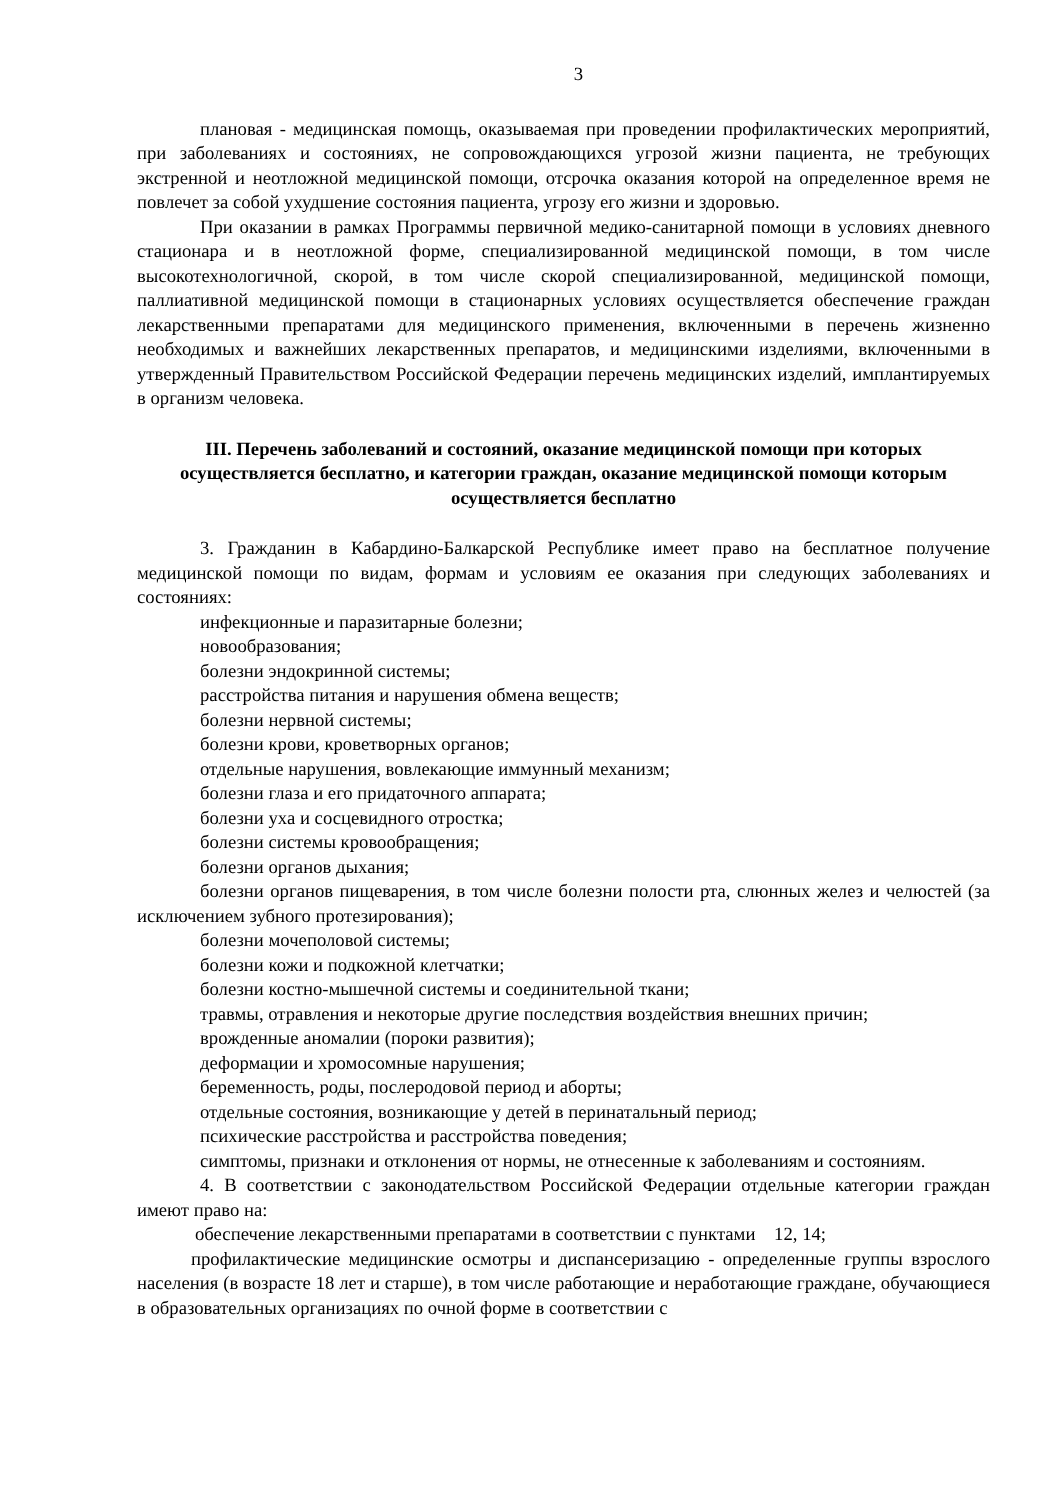3
плановая - медицинская помощь, оказываемая при проведении профилактических мероприятий, при заболеваниях и состояниях, не сопровождающихся угрозой жизни пациента, не требующих экстренной и неотложной медицинской помощи, отсрочка оказания которой на определенное время не повлечет за собой ухудшение состояния пациента, угрозу его жизни и здоровью.
При оказании в рамках Программы первичной медико-санитарной помощи в условиях дневного стационара и в неотложной форме, специализированной медицинской помощи, в том числе высокотехнологичной, скорой, в том числе скорой специализированной, медицинской помощи, паллиативной медицинской помощи в стационарных условиях осуществляется обеспечение граждан лекарственными препаратами для медицинского применения, включенными в перечень жизненно необходимых и важнейших лекарственных препаратов, и медицинскими изделиями, включенными в утвержденный Правительством Российской Федерации перечень медицинских изделий, имплантируемых в организм человека.
III. Перечень заболеваний и состояний, оказание медицинской помощи при которых осуществляется бесплатно, и категории граждан, оказание медицинской помощи которым осуществляется бесплатно
3. Гражданин в Кабардино-Балкарской Республике имеет право на бесплатное получение медицинской помощи по видам, формам и условиям ее оказания при следующих заболеваниях и состояниях:
инфекционные и паразитарные болезни;
новообразования;
болезни эндокринной системы;
расстройства питания и нарушения обмена веществ;
болезни нервной системы;
болезни крови, кроветворных органов;
отдельные нарушения, вовлекающие иммунный механизм;
болезни глаза и его придаточного аппарата;
болезни уха и сосцевидного отростка;
болезни системы кровообращения;
болезни органов дыхания;
болезни органов пищеварения, в том числе болезни полости рта, слюнных желез и челюстей (за исключением зубного протезирования);
болезни мочеполовой системы;
болезни кожи и подкожной клетчатки;
болезни костно-мышечной системы и соединительной ткани;
травмы, отравления и некоторые другие последствия воздействия внешних причин;
врожденные аномалии (пороки развития);
деформации и хромосомные нарушения;
беременность, роды, послеродовой период и аборты;
отдельные состояния, возникающие у детей в перинатальный период;
психические расстройства и расстройства поведения;
симптомы, признаки и отклонения от нормы, не отнесенные к заболеваниям и состояниям.
4. В соответствии с законодательством Российской Федерации отдельные категории граждан имеют право на:
обеспечение лекарственными препаратами в соответствии с пунктами 12, 14;
профилактические медицинские осмотры и диспансеризацию - определенные группы взрослого населения (в возрасте 18 лет и старше), в том числе работающие и неработающие граждане, обучающиеся в образовательных организациях по очной форме в соответствии с